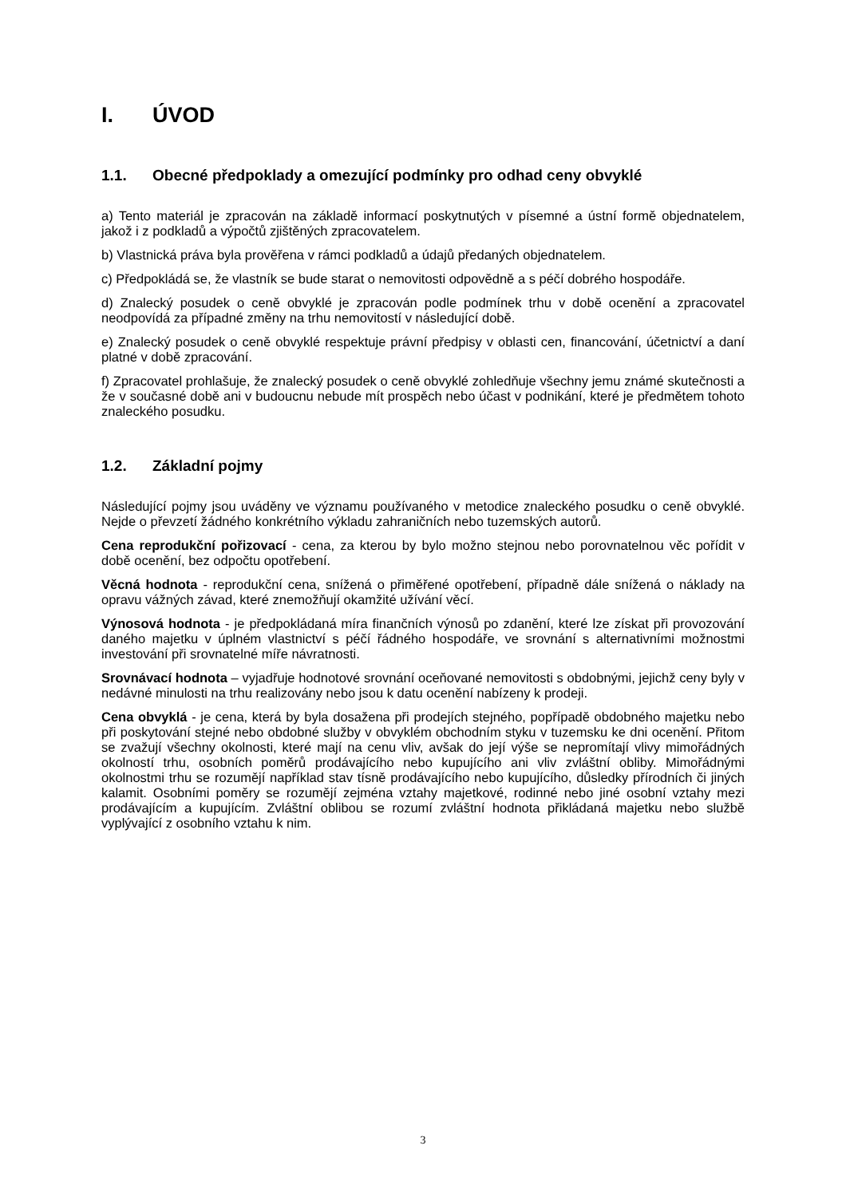I. ÚVOD
1.1. Obecné předpoklady a omezující podmínky pro odhad ceny obvyklé
a) Tento materiál je zpracován na základě informací poskytnutých v písemné a ústní formě objednatelem, jakož i z podkladů a výpočtů zjištěných zpracovatelem.
b) Vlastnická práva byla prověřena v rámci podkladů a údajů předaných objednatelem.
c) Předpokládá se, že vlastník se bude starat o nemovitosti odpovědně a s péčí dobrého hospodáře.
d) Znalecký posudek o ceně obvyklé je zpracován podle podmínek trhu v době ocenění a zpracovatel neodpovídá za případné změny na trhu nemovitostí v následující době.
e) Znalecký posudek o ceně obvyklé respektuje právní předpisy v oblasti cen, financování, účetnictví a daní platné v době zpracování.
f) Zpracovatel prohlašuje, že znalecký posudek o ceně obvyklé zohledňuje všechny jemu známé skutečnosti a že v současné době ani v budoucnu nebude mít prospěch nebo účast v podnikání, které je předmětem tohoto znaleckého posudku.
1.2. Základní pojmy
Následující pojmy jsou uváděny ve významu používaného v metodice znaleckého posudku o ceně obvyklé. Nejde o převzetí žádného konkrétního výkladu zahraničních nebo tuzemských autorů.
Cena reprodukční pořizovací - cena, za kterou by bylo možno stejnou nebo porovnatelnou věc pořídit v době ocenění, bez odpočtu opotřebení.
Věcná hodnota - reprodukční cena, snížená o přiměřené opotřebení, případně dále snížená o náklady na opravu vážných závad, které znemožňují okamžité užívání věcí.
Výnosová hodnota - je předpokládaná míra finančních výnosů po zdanění, které lze získat při provozování daného majetku v úplném vlastnictví s péčí řádného hospodáře, ve srovnání s alternativními možnostmi investování při srovnatelné míře návratnosti.
Srovnávací hodnota – vyjadřuje hodnotové srovnání oceňované nemovitosti s obdobnými, jejichž ceny byly v nedávné minulosti na trhu realizovány nebo jsou k datu ocenění nabízeny k prodeji.
Cena obvyklá - je cena, která by byla dosažena při prodejích stejného, popřípadě obdobného majetku nebo při poskytování stejné nebo obdobné služby v obvyklém obchodním styku v tuzemsku ke dni ocenění. Přitom se zvažují všechny okolnosti, které mají na cenu vliv, avšak do její výše se nepromítají vlivy mimořádných okolností trhu, osobních poměrů prodávajícího nebo kupujícího ani vliv zvláštní obliby. Mimořádnými okolnostmi trhu se rozumějí například stav tísně prodávajícího nebo kupujícího, důsledky přírodních či jiných kalamit. Osobními poměry se rozumějí zejména vztahy majetkové, rodinné nebo jiné osobní vztahy mezi prodávajícím a kupujícím. Zvláštní oblibou se rozumí zvláštní hodnota přikládaná majetku nebo službě vyplývající z osobního vztahu k nim.
3